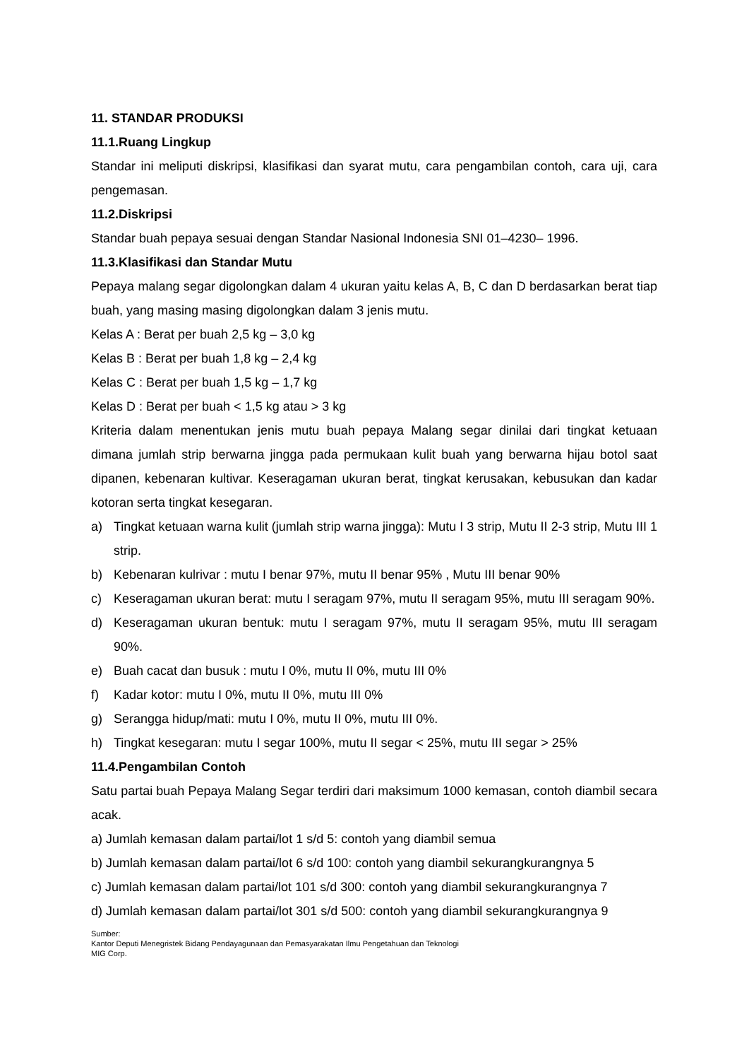11. STANDAR PRODUKSI
11.1.Ruang Lingkup
Standar ini meliputi diskripsi, klasifikasi dan syarat mutu, cara pengambilan contoh, cara uji, cara pengemasan.
11.2.Diskripsi
Standar buah pepaya sesuai dengan Standar Nasional Indonesia SNI 01–4230– 1996.
11.3.Klasifikasi dan Standar Mutu
Pepaya malang segar digolongkan dalam 4 ukuran yaitu kelas A, B, C dan D berdasarkan berat tiap buah, yang masing masing digolongkan dalam 3 jenis mutu.
Kelas A : Berat per buah 2,5 kg – 3,0 kg
Kelas B : Berat per buah 1,8 kg – 2,4 kg
Kelas C : Berat per buah 1,5 kg – 1,7 kg
Kelas D : Berat per buah < 1,5 kg atau > 3 kg
Kriteria dalam menentukan jenis mutu buah pepaya Malang segar dinilai dari tingkat ketuaan dimana jumlah strip berwarna jingga pada permukaan kulit buah yang berwarna hijau botol saat dipanen, kebenaran kultivar. Keseragaman ukuran berat, tingkat kerusakan, kebusukan dan kadar kotoran serta tingkat kesegaran.
a) Tingkat ketuaan warna kulit (jumlah strip warna jingga): Mutu I 3 strip, Mutu II 2-3 strip, Mutu III 1 strip.
b) Kebenaran kulrivar : mutu I benar 97%, mutu II benar 95% , Mutu III benar 90%
c) Keseragaman ukuran berat: mutu I seragam 97%, mutu II seragam 95%, mutu III seragam 90%.
d) Keseragaman ukuran bentuk: mutu I seragam 97%, mutu II seragam 95%, mutu III seragam 90%.
e) Buah cacat dan busuk : mutu I 0%, mutu II 0%, mutu III 0%
f) Kadar kotor: mutu I 0%, mutu II 0%, mutu III 0%
g) Serangga hidup/mati: mutu I 0%, mutu II 0%, mutu III 0%.
h) Tingkat kesegaran: mutu I segar 100%, mutu II segar < 25%, mutu III segar > 25%
11.4.Pengambilan Contoh
Satu partai buah Pepaya Malang Segar terdiri dari maksimum 1000 kemasan, contoh diambil secara acak.
a) Jumlah kemasan dalam partai/lot 1 s/d 5: contoh yang diambil semua
b) Jumlah kemasan dalam partai/lot 6 s/d 100: contoh yang diambil sekurangkurangnya 5
c) Jumlah kemasan dalam partai/lot 101 s/d 300: contoh yang diambil sekurangkurangnya 7
d) Jumlah kemasan dalam partai/lot 301 s/d 500: contoh yang diambil sekurangkurangnya 9
Sumber:
Kantor Deputi Menegristek Bidang Pendayagunaan dan Pemasyarakatan Ilmu Pengetahuan dan Teknologi
MIG Corp.